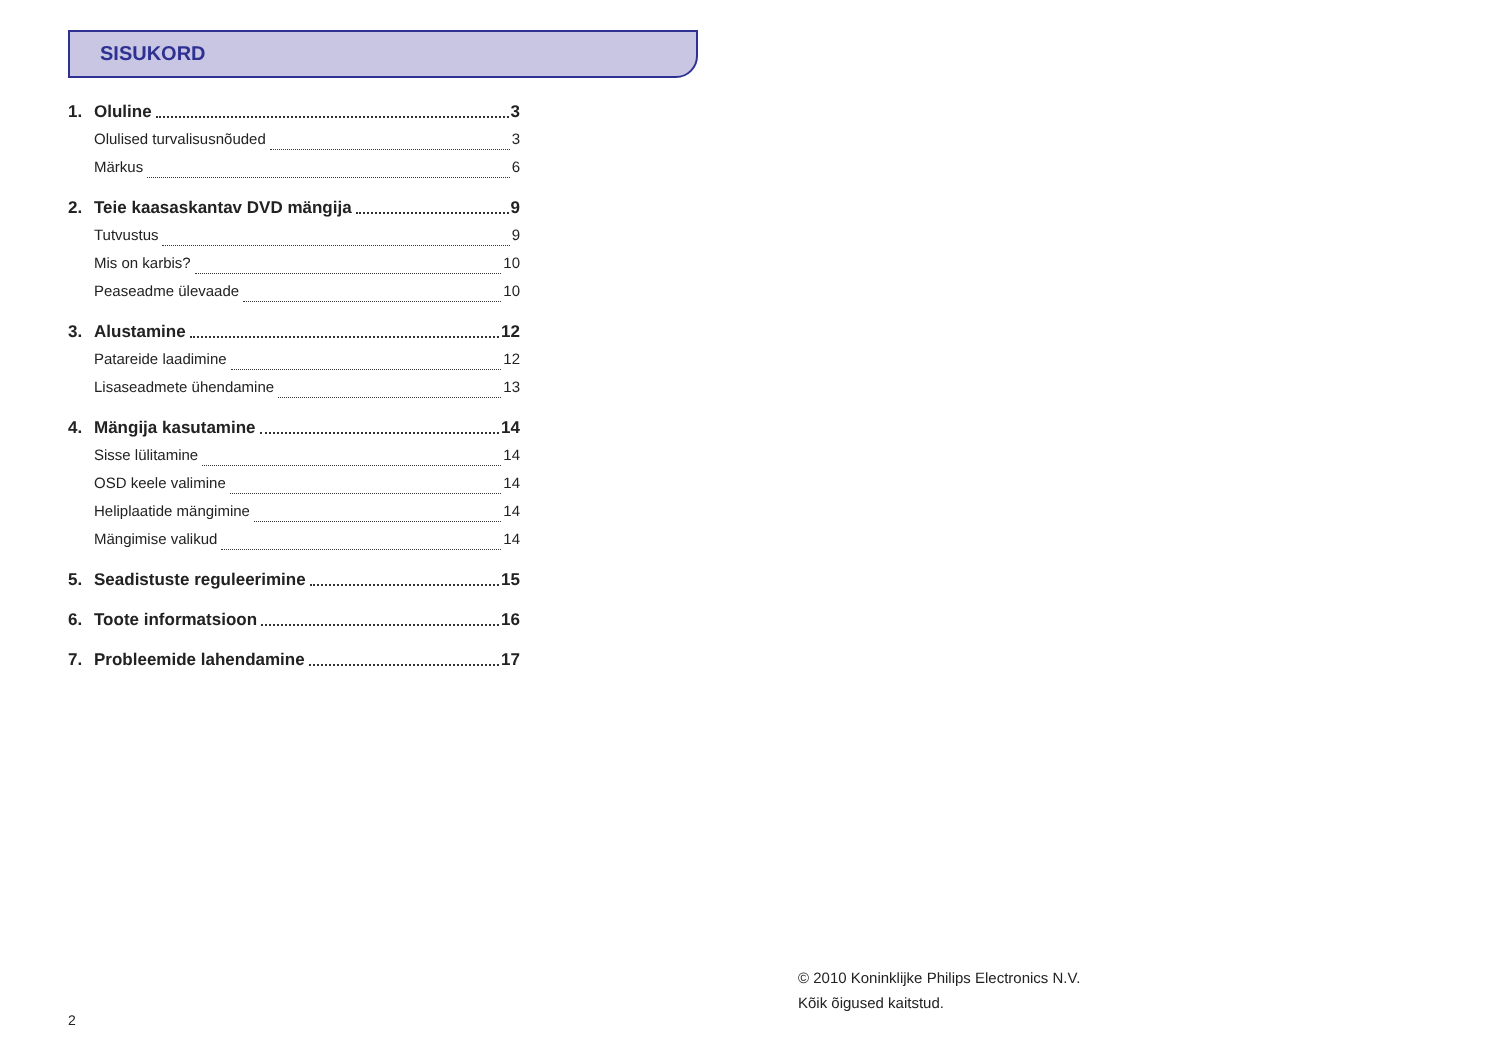SISUKORD
1. Oluline 3
Olulised turvalisusnõuded 3
Märkus 6
2. Teie kaasaskantav DVD mängija 9
Tutvustus 9
Mis on karbis? 10
Peaseadme ülevaade 10
3. Alustamine 12
Patareide laadimine 12
Lisaseadmete ühendamine 13
4. Mängija kasutamine 14
Sisse lülitamine 14
OSD keele valimine 14
Heliplaatide mängimine 14
Mängimise valikud 14
5. Seadistuste reguleerimine 15
6. Toote informatsioon 16
7. Probleemide lahendamine 17
© 2010 Koninklijke Philips Electronics N.V.
Kõik õigused kaitstud.
2